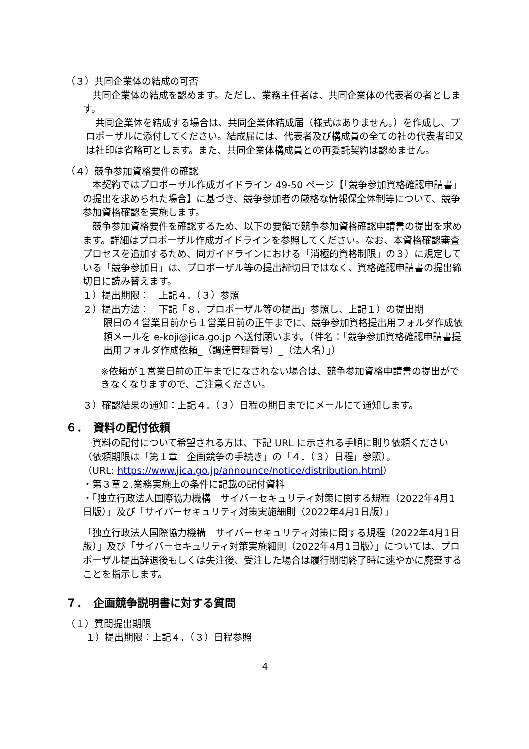（３）共同企業体の結成の可否
　共同企業体の結成を認めます。ただし、業務主任者は、共同企業体の代表者の者とします。
　共同企業体を結成する場合は、共同企業体結成届（様式はありません。）を作成し、プロポーザルに添付してください。結成届には、代表者及び構成員の全ての社の代表者印又は社印は省略可とします。また、共同企業体構成員との再委託契約は認めません。
（４）競争参加資格要件の確認
　本契約ではプロポーザル作成ガイドライン 49-50 ページ【「競争参加資格確認申請書」の提出を求められた場合】に基づき、競争参加者の厳格な情報保全体制等について、競争参加資格確認を実施します。
　競争参加資格要件を確認するため、以下の要領で競争参加資格確認申請書の提出を求めます。詳細はプロポーザル作成ガイドラインを参照してください。なお、本資格確認審査プロセスを追加するため、同ガイドラインにおける「消極的資格制限」の３）に規定している「競争参加日」は、プロポーザル等の提出締切日ではなく、資格確認申請書の提出締切日に読み替えます。
１）提出期限：　上記４．（３）参照
２）提出方法：　下記「８．プロポーザル等の提出」参照し、上記１）の提出期
限日の４営業日前から１営業日前の正午までに、競争参加資格提出用フォルダ作成依頼メールを e-koji@jica.go.jp へ送付願います。（件名：「競争参加資格確認申請書提出用フォルダ作成依頼_（調達管理番号）_（法人名）」）
※依頼が１営業日前の正午までになされない場合は、競争参加資格申請書の提出ができなくなりますので、ご注意ください。
３）確認結果の通知：上記４．（３）日程の期日までにメールにて通知します。
６．　資料の配付依頼
　資料の配付について希望される方は、下記 URL に示される手順に則り依頼ください（依頼期限は「第１章　企画競争の手続き」の「４．（３）日程」参照）。
（URL: https://www.jica.go.jp/announce/notice/distribution.html）
・第３章２.業務実施上の条件に記載の配付資料
・「独立行政法人国際協力機構　サイバーセキュリティ対策に関する規程（2022年4月1日版）」及び「サイバーセキュリティ対策実施細則（2022年4月1日版）」
「独立行政法人国際協力機構　サイバーセキュリティ対策に関する規程（2022年4月1日版）」及び「サイバーセキュリティ対策実施細則（2022年4月1日版）」については、プロポーザル提出辞退後もしくは失注後、受注した場合は履行期間終了時に速やかに廃棄することを指示します。
７．　企画競争説明書に対する質問
（１）質問提出期限
１）提出期限：上記４．（３）日程参照
4